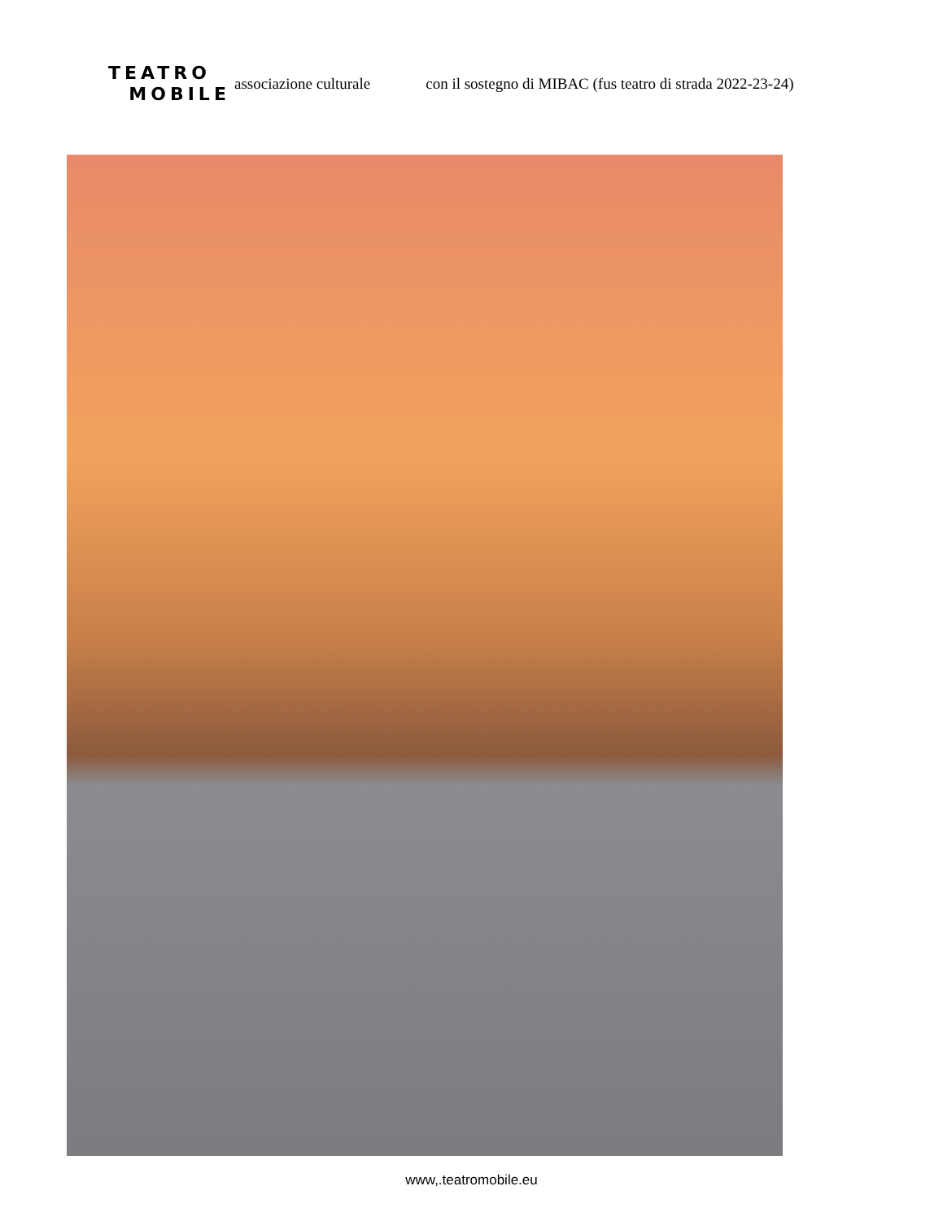TEATRO
MOBILE
associazione culturale con il sostegno di MIBAC (fus teatro di strada 2022-23-24)
www,.teatromobile.eu